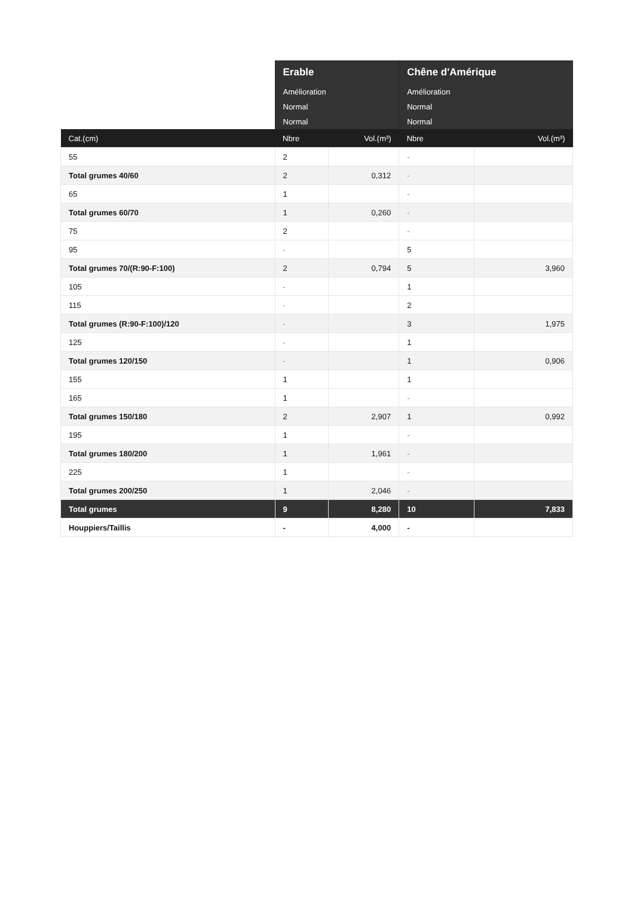| | Erable | | Chêne d'Amérique | |
| --- | --- | --- | --- | --- |
| | Amélioration | | Amélioration | |
| | Normal | | Normal | |
| | Normal | | Normal | |
| Cat.(cm) | Nbre | Vol.(m³) | Nbre | Vol.(m³) |
| 55 | 2 | | - | |
| Total grumes 40/60 | 2 | 0,312 | - | |
| 65 | 1 | | - | |
| Total grumes 60/70 | 1 | 0,260 | - | |
| 75 | 2 | | - | |
| 95 | - | | 5 | |
| Total grumes 70/(R:90-F:100) | 2 | 0,794 | 5 | 3,960 |
| 105 | - | | 1 | |
| 115 | - | | 2 | |
| Total grumes (R:90-F:100)/120 | - | | 3 | 1,975 |
| 125 | - | | 1 | |
| Total grumes 120/150 | - | | 1 | 0,906 |
| 155 | 1 | | 1 | |
| 165 | 1 | | - | |
| Total grumes 150/180 | 2 | 2,907 | 1 | 0,992 |
| 195 | 1 | | - | |
| Total grumes 180/200 | 1 | 1,961 | - | |
| 225 | 1 | | - | |
| Total grumes 200/250 | 1 | 2,046 | - | |
| Total grumes | 9 | 8,280 | 10 | 7,833 |
| Houppiers/Taillis | - | 4,000 | - | |